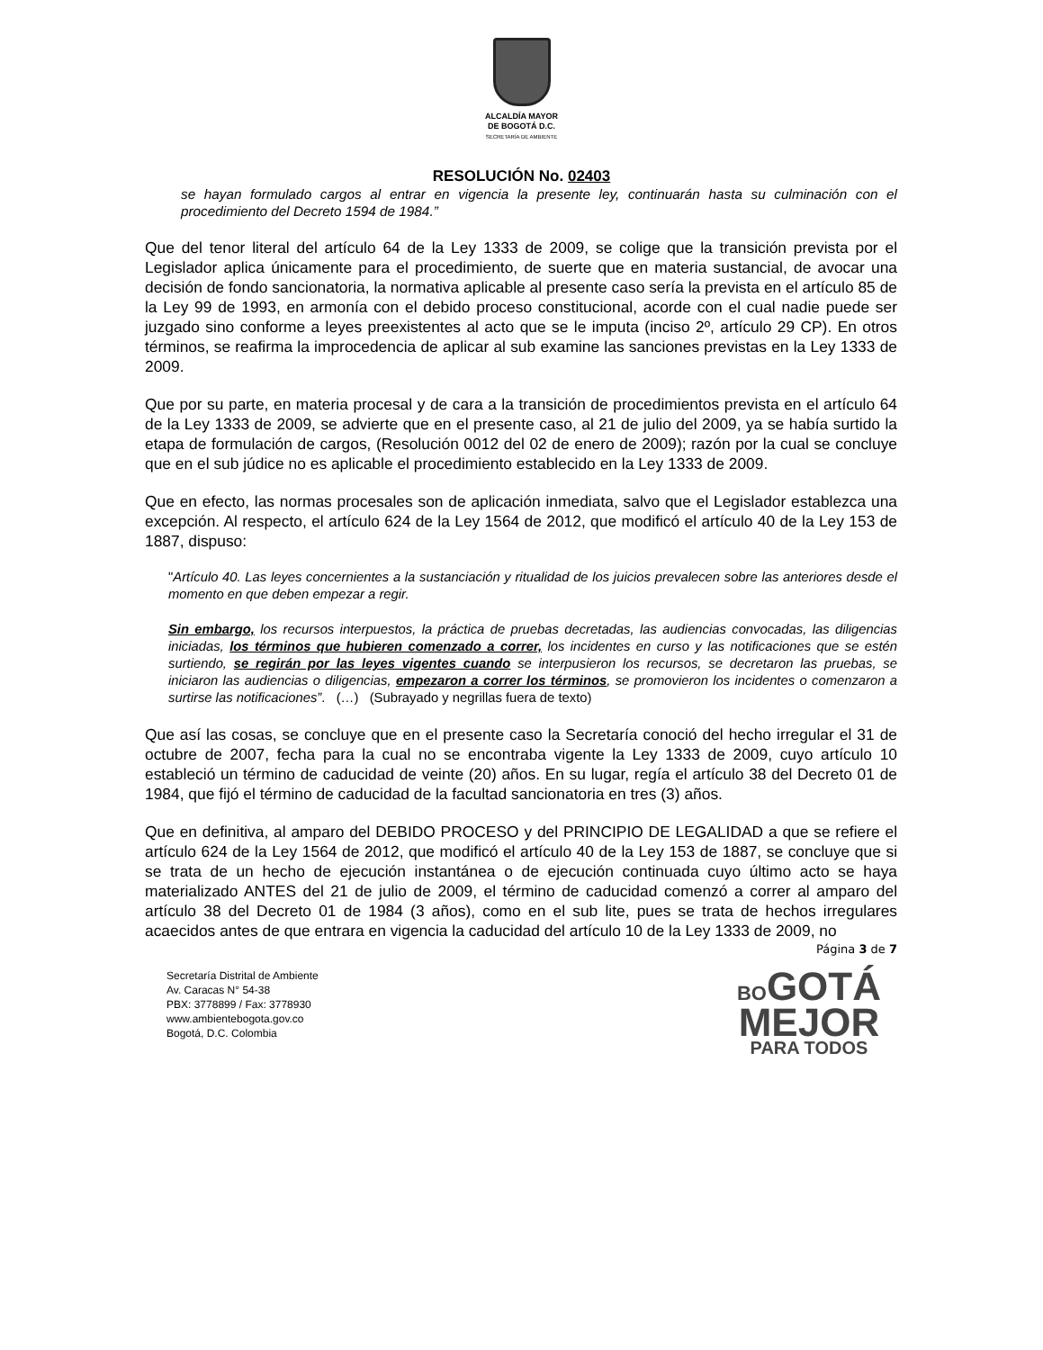ALCALDÍA MAYOR
DE BOGOTÁ D.C.
SECRETARÍA DE AMBIENTE
RESOLUCIÓN No. 02403
se hayan formulado cargos al entrar en vigencia la presente ley, continuarán hasta su culminación con el procedimiento del Decreto 1594 de 1984.”
Que del tenor literal del artículo 64 de la Ley 1333 de 2009, se colige que la transición prevista por el Legislador aplica únicamente para el procedimiento, de suerte que en materia sustancial, de avocar una decisión de fondo sancionatoria, la normativa aplicable al presente caso sería la prevista en el artículo 85 de la Ley 99 de 1993, en armonía con el debido proceso constitucional, acorde con el cual nadie puede ser juzgado sino conforme a leyes preexistentes al acto que se le imputa (inciso 2º, artículo 29 CP). En otros términos, se reafirma la improcedencia de aplicar al sub examine las sanciones previstas en la Ley 1333 de 2009.
Que por su parte, en materia procesal y de cara a la transición de procedimientos prevista en el artículo 64 de la Ley 1333 de 2009, se advierte que en el presente caso, al 21 de julio del 2009, ya se había surtido la etapa de formulación de cargos, (Resolución 0012 del 02 de enero de 2009); razón por la cual se concluye que en el sub júdice no es aplicable el procedimiento establecido en la Ley 1333 de 2009.
Que en efecto, las normas procesales son de aplicación inmediata, salvo que el Legislador establezca una excepción. Al respecto, el artículo 624 de la Ley 1564 de 2012, que modificó el artículo 40 de la Ley 153 de 1887, dispuso:
"Artículo 40. Las leyes concernientes a la sustanciación y ritualidad de los juicios prevalecen sobre las anteriores desde el momento en que deben empezar a regir.
Sin embargo, los recursos interpuestos, la práctica de pruebas decretadas, las audiencias convocadas, las diligencias iniciadas, los términos que hubieren comenzado a correr, los incidentes en curso y las notificaciones que se estén surtiendo, se regirán por las leyes vigentes cuando se interpusieron los recursos, se decretaron las pruebas, se iniciaron las audiencias o diligencias, empezaron a correr los términos, se promovieron los incidentes o comenzaron a surtirse las notificaciones”. (…) (Subrayado y negrillas fuera de texto)
Que así las cosas, se concluye que en el presente caso la Secretaría conoció del hecho irregular el 31 de octubre de 2007, fecha para la cual no se encontraba vigente la Ley 1333 de 2009, cuyo artículo 10 estableció un término de caducidad de veinte (20) años. En su lugar, regía el artículo 38 del Decreto 01 de 1984, que fijó el término de caducidad de la facultad sancionatoria en tres (3) años.
Que en definitiva, al amparo del DEBIDO PROCESO y del PRINCIPIO DE LEGALIDAD a que se refiere el artículo 624 de la Ley 1564 de 2012, que modificó el artículo 40 de la Ley 153 de 1887, se concluye que si se trata de un hecho de ejecución instantánea o de ejecución continuada cuyo último acto se haya materializado ANTES del 21 de julio de 2009, el término de caducidad comenzó a correr al amparo del artículo 38 del Decreto 01 de 1984 (3 años), como en el sub lite, pues se trata de hechos irregulares acaecidos antes de que entrara en vigencia la caducidad del artículo 10 de la Ley 1333 de 2009, no
Página 3 de 7
Secretaría Distrital de Ambiente
Av. Caracas N° 54-38
PBX: 3778899 / Fax: 3778930
www.ambientebogota.gov.co
Bogotá, D.C. Colombia
BO GOTÁ
MEJOR
PARA TODOS